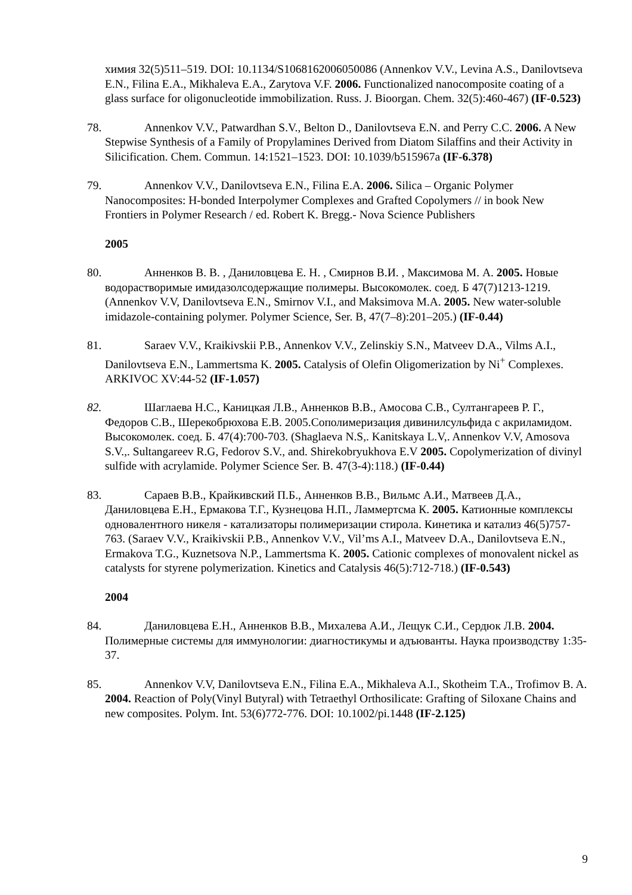химия 32(5)511–519. DOI: 10.1134/S1068162006050086 (Annenkov V.V., Levina A.S., Danilovtseva E.N., Filina E.A., Mikhaleva E.A., Zarytova V.F. 2006. Functionalized nanocomposite coating of a glass surface for oligonucleotide immobilization. Russ. J. Bioorgan. Chem. 32(5):460-467) (IF-0.523)
78. Annenkov V.V., Patwardhan S.V., Belton D., Danilovtseva E.N. and Perry C.C. 2006. A New Stepwise Synthesis of a Family of Propylamines Derived from Diatom Silaffins and their Activity in Silicification. Chem. Commun. 14:1521–1523. DOI: 10.1039/b515967a (IF-6.378)
79. Annenkov V.V., Danilovtseva E.N., Filina E.A. 2006. Silica – Organic Polymer Nanocomposites: H-bonded Interpolymer Complexes and Grafted Copolymers // in book New Frontiers in Polymer Research / ed. Robert K. Bregg.- Nova Science Publishers
2005
80. Анненков В. В. , Даниловцева Е. Н. , Смирнов В.И. , Максимова М. А. 2005. Новые водорастворимые имидазолсодержащие полимеры. Высокомолек. соед. Б 47(7)1213-1219. (Annenkov V.V, Danilovtseva E.N., Smirnov V.I., and Maksimova M.A. 2005. New water-soluble imidazole-containing polymer. Polymer Science, Ser. B, 47(7–8):201–205.) (IF-0.44)
81. Saraev V.V., Kraikivskii P.B., Annenkov V.V., Zelinskiy S.N., Matveev D.A., Vilms A.I., Danilovtseva E.N., Lammertsma K. 2005. Catalysis of Olefin Oligomerization by Ni<sup>+</sup> Complexes. ARKIVOC XV:44-52 (IF-1.057)
82. Шаглаева Н.С., Каницкая Л.В., Анненков В.В., Амосова С.В., Султангареев Р. Г., Федоров С.В., Шерекобрюхова Е.В. 2005.Сополимеризация дивинилсульфида с акриламидом. Высокомолек. соед. Б. 47(4):700-703. (Shaglaeva N.S,. Kanitskaya L.V,. Annenkov V.V, Amosova S.V.,. Sultangareev R.G, Fedorov S.V., and. Shirekobryukhova E.V 2005. Copolymerization of divinyl sulfide with acrylamide. Polymer Science Ser. B. 47(3-4):118.) (IF-0.44)
83. Сараев В.В., Крайкивский П.Б., Анненков В.В., Вильмс А.И., Матвеев Д.А., Даниловцева Е.Н., Ермакова Т.Г., Кузнецова Н.П., Ламмертсма К. 2005. Катионные комплексы одновалентного никеля - катализаторы полимеризации стирола. Кинетика и катализ 46(5)757-763. (Saraev V.V., Kraikivskii P.B., Annenkov V.V., Vil’ms A.I., Matveev D.A., Danilovtseva E.N., Ermakova T.G., Kuznetsova N.P., Lammertsma K. 2005. Cationic complexes of monovalent nickel as catalysts for styrene polymerization. Kinetics and Catalysis 46(5):712-718.) (IF-0.543)
2004
84. Даниловцева Е.Н., Анненков В.В., Михалева А.И., Лещук С.И., Сердюк Л.В. 2004. Полимерные системы для иммунологии: диагностикумы и адъюванты. Наука производству 1:35-37.
85. Annenkov V.V, Danilovtseva E.N., Filina E.A., Mikhaleva A.I., Skotheim T.A., Trofimov B. A. 2004. Reaction of Poly(Vinyl Butyral) with Tetraethyl Orthosilicate: Grafting of Siloxane Chains and new composites. Polym. Int. 53(6)772-776. DOI: 10.1002/pi.1448 (IF-2.125)
9